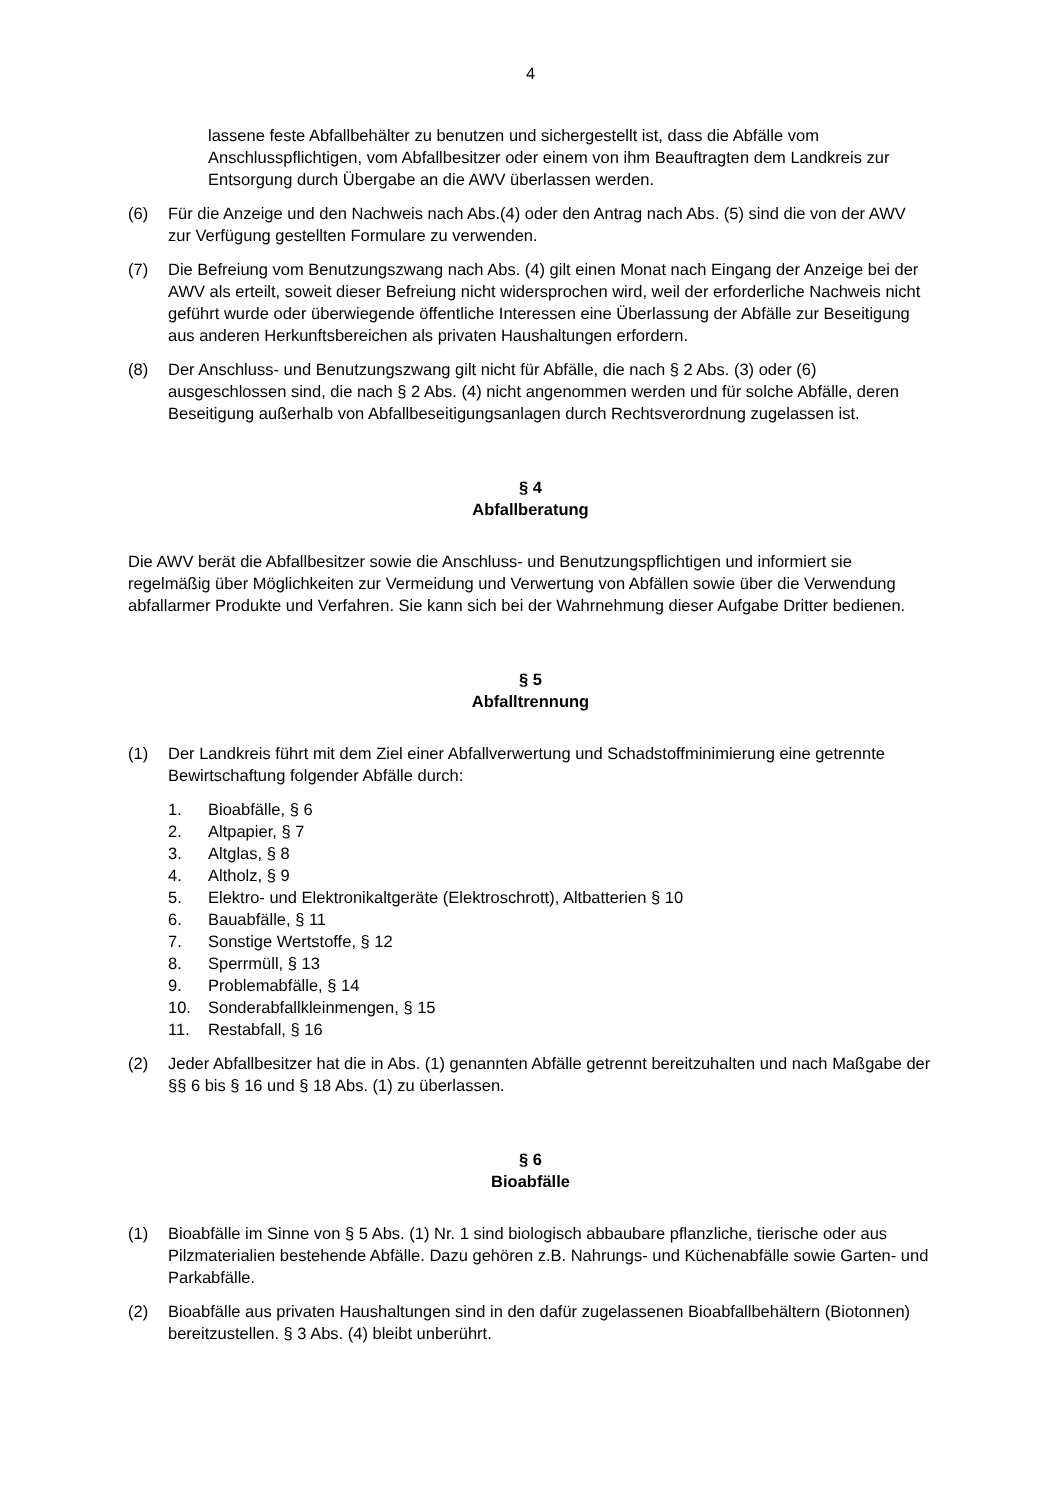4
lassene feste Abfallbehälter zu benutzen und sichergestellt ist, dass die Abfälle vom Anschlusspflichtigen, vom Abfallbesitzer oder einem von ihm Beauftragten dem Landkreis zur Entsorgung durch Übergabe an die AWV überlassen werden.
(6) Für die Anzeige und den Nachweis nach Abs.(4) oder den Antrag nach Abs. (5) sind die von der AWV zur Verfügung gestellten Formulare zu verwenden.
(7) Die Befreiung vom Benutzungszwang nach Abs. (4) gilt einen Monat nach Eingang der Anzeige bei der AWV als erteilt, soweit dieser Befreiung nicht widersprochen wird, weil der erforderliche Nachweis nicht geführt wurde oder überwiegende öffentliche Interes­sen eine Überlassung der Abfälle zur Beseitigung aus anderen Herkunftsbereichen als privaten Haushaltungen erfordern.
(8) Der Anschluss- und Benutzungszwang gilt nicht für Abfälle, die nach § 2 Abs. (3) oder (6) ausgeschlossen sind, die nach § 2 Abs. (4) nicht angenommen werden und für sol­che Abfälle, deren Beseitigung außerhalb von Abfallbeseitigungsanlagen durch Rechts­verordnung zugelassen ist.
§ 4
Abfallberatung
Die AWV berät die Abfallbesitzer sowie die Anschluss- und Benutzungspflichtigen und infor­miert sie regelmäßig über Möglichkeiten zur Vermeidung und Verwertung von Abfällen sowie über die Verwendung abfallarmer Produkte und Verfahren. Sie kann sich bei der Wahrneh­mung dieser Aufgabe Dritter bedienen.
§ 5
Abfalltrennung
(1) Der Landkreis führt mit dem Ziel einer Abfallverwertung und Schadstoffminimierung eine getrennte Bewirtschaftung folgender Abfälle durch:
1. Bioabfälle, § 6
2. Altpapier, § 7
3. Altglas, § 8
4. Altholz, § 9
5. Elektro- und Elektronikaltgeräte (Elektroschrott), Altbatterien § 10
6. Bauabfälle, § 11
7. Sonstige Wertstoffe, § 12
8. Sperrmüll, § 13
9. Problemabfälle, § 14
10. Sonderabfallkleinmengen, § 15
11. Restabfall, § 16
(2) Jeder Abfallbesitzer hat die in Abs. (1) genannten Abfälle getrennt bereitzuhalten und nach Maßgabe der §§ 6 bis § 16 und § 18 Abs. (1) zu überlassen.
§ 6
Bioabfälle
(1) Bioabfälle im Sinne von § 5 Abs. (1) Nr. 1 sind biologisch abbaubare pflanzliche, tieri­sche oder aus Pilzmaterialien bestehende Abfälle. Dazu gehören z.B. Nahrungs- und Küchenabfälle sowie Garten- und Parkabfälle.
(2) Bioabfälle aus privaten Haushaltungen sind in den dafür zugelassenen Bioabfallbehäl­tern (Biotonnen) bereitzustellen. § 3 Abs. (4) bleibt unberührt.